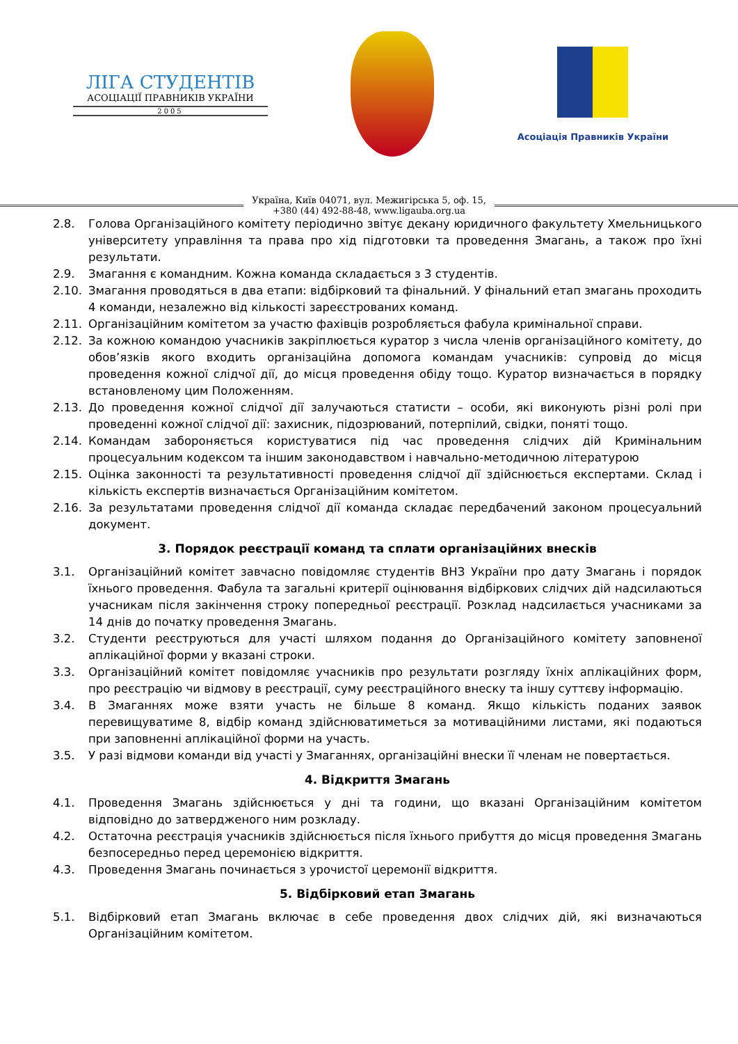ЛІГА СТУДЕНТІВ
АСОЦІАЦІЇ ПРАВНИКІВ УКРАЇНИ
2005
Асоціація Правників України
Україна, Київ 04071, вул. Межигірська 5, оф. 15,
+380 (44) 492-88-48, www.ligauba.org.ua
2.8. Голова Організаційного комітету періодично звітує декану юридичного факультету Хмельницького університету управління та права про хід підготовки та проведення Змагань, а також про їхні результати.
2.9. Змагання є командним. Кожна команда складається з 3 студентів.
2.10. Змагання проводяться в два етапи: відбірковий та фінальний. У фінальний етап змагань проходить 4 команди, незалежно від кількості зареєстрованих команд.
2.11. Організаційним комітетом за участю фахівців розробляється фабула кримінальної справи.
2.12. За кожною командою учасників закріплюється куратор з числа членів організаційного комітету, до обов’язків якого входить організаційна допомога командам учасників: супровід до місця проведення кожної слідчої дії, до місця проведення обіду тощо. Куратор визначається в порядку встановленому цим Положенням.
2.13. До проведення кожної слідчої дії залучаються статисти – особи, які виконують різні ролі при проведенні кожної слідчої дії: захисник, підозрюваний, потерпілий, свідки, поняті тощо.
2.14. Командам забороняється користуватися під час проведення слідчих дій Кримінальним процесуальним кодексом та іншим законодавством і навчально-методичною літературою
2.15. Оцінка законності та результативності проведення слідчої дії здійснюється експертами. Склад і кількість експертів визначається Організаційним комітетом.
2.16. За результатами проведення слідчої дії команда складає передбачений законом процесуальний документ.
3. Порядок реєстрації команд та сплати організаційних внесків
3.1. Організаційний комітет завчасно повідомляє студентів ВНЗ України про дату Змагань і порядок їхнього проведення. Фабула та загальні критерії оцінювання відбіркових слідчих дій надсилаються учасникам після закінчення строку попередньої реєстрації. Розклад надсилається учасниками за 14 днів до початку проведення Змагань.
3.2. Студенти реєструються для участі шляхом подання до Організаційного комітету заповненої аплікаційної форми у вказані строки.
3.3. Організаційний комітет повідомляє учасників про результати розгляду їхніх аплікаційних форм, про реєстрацію чи відмову в реєстрації, суму реєстраційного внеску та іншу суттєву інформацію.
3.4. В Змаганнях може взяти участь не більше 8 команд. Якщо кількість поданих заявок перевищуватиме 8, відбір команд здійснюватиметься за мотиваційними листами, які подаються при заповненні аплікаційної форми на участь.
3.5. У разі відмови команди від участі у Змаганнях, організаційні внески її членам не повертається.
4. Відкриття Змагань
4.1. Проведення Змагань здійснюється у дні та години, що вказані Організаційним комітетом відповідно до затвердженого ним розкладу.
4.2. Остаточна реєстрація учасників здійснюється після їхнього прибуття до місця проведення Змагань безпосередньо перед церемонією відкриття.
4.3. Проведення Змагань починається з урочистої церемонії відкриття.
5. Відбірковий етап Змагань
5.1. Відбірковий етап Змагань включає в себе проведення двох слідчих дій, які визначаються Організаційним комітетом.